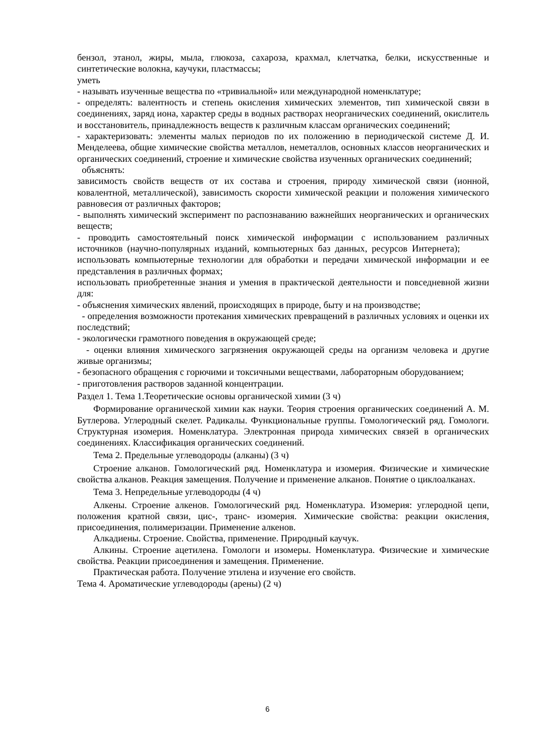бензол, этанол, жиры, мыла, глюкоза, сахароза, крахмал, клетчатка, белки, искусственные и синтетические волокна, каучуки, пластмассы;
уметь
- называть изученные вещества по «тривиальной» или международной номенклатуре;
- определять: валентность и степень окисления химических элементов, тип химической связи в соединениях, заряд иона, характер среды в водных растворах неорганических соединений, окислитель и восстановитель, принадлежность веществ к различным классам органических соединений;
- характеризовать: элементы малых периодов по их положению в периодической системе Д. И. Менделеева, общие химические свойства металлов, неметаллов, основных классов неорганических и органических соединений, строение и химические свойства изученных органических соединений;
объяснять:
зависимость свойств веществ от их состава и строения, природу химической связи (ионной, ковалентной, металлической), зависимость скорости химической реакции и положения химического равновесия от различных факторов;
- выполнять химический эксперимент по распознаванию важнейших неорганических и органических веществ;
- проводить самостоятельный поиск химической информации с использованием различных источников (научно-популярных изданий, компьютерных баз данных, ресурсов Интернета); использовать компьютерные технологии для обработки и передачи химической информации и ее представления в различных формах;
использовать приобретенные знания и умения в практической деятельности и повседневной жизни для:
- объяснения химических явлений, происходящих в природе, быту и на производстве;
- определения возможности протекания химических превращений в различных условиях и оценки их последствий;
- экологически грамотного поведения в окружающей среде;
- оценки влияния химического загрязнения окружающей среды на организм человека и другие живые организмы;
- безопасного обращения с горючими и токсичными веществами, лабораторным оборудованием;
- приготовления растворов заданной концентрации.
Раздел 1. Тема 1.Теоретические основы органической химии (3 ч)
Формирование органической химии как науки. Теория строения органических соединений А. М. Бутлерова. Углеродный скелет. Радикалы. Функциональные группы. Гомологический ряд. Гомологи. Структурная изомерия. Номенклатура. Электронная природа химических связей в органических соединениях. Классификация органических соединений.
Тема 2. Предельные углеводороды (алканы) (3 ч)
Строение алканов. Гомологический ряд. Номенклатура и изомерия. Физические и химические свойства алканов. Реакция замещения. Получение и применение алканов. Понятие о циклоалканах.
Тема 3. Непредельные углеводороды (4 ч)
Алкены. Строение алкенов. Гомологический ряд. Номенклатура. Изомерия: углеродной цепи, положения кратной связи, цис-, транс- изомерия. Химические свойства: реакции окисления, присоединения, полимеризации. Применение алкенов.
Алкадиены. Строение. Свойства, применение. Природный каучук.
Алкины. Строение ацетилена. Гомологи и изомеры. Номенклатура. Физические и химические свойства. Реакции присоединения и замещения. Применение.
Практическая работа. Получение этилена и изучение его свойств.
Тема 4. Ароматические углеводороды (арены) (2 ч)
6